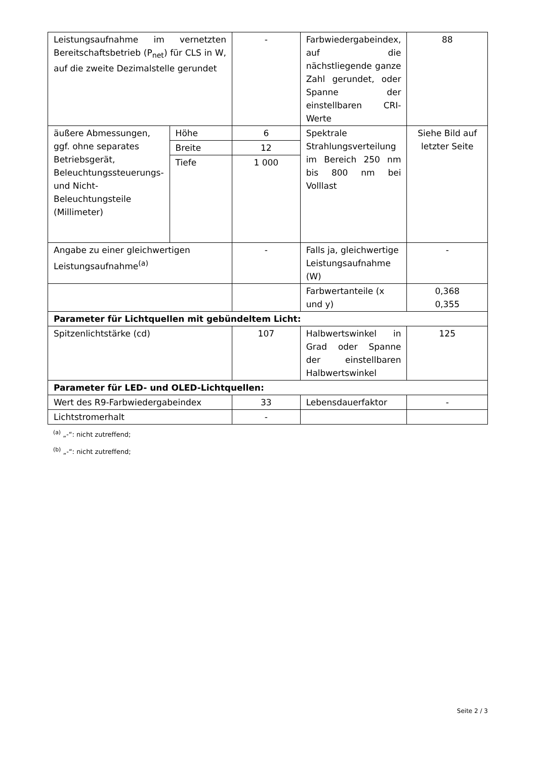| Leistungsaufnahme im vernetzten Bereitschaftsbetrieb (P<sub>net</sub>) für CLS in W, auf die zweite Dezimalstelle gerundet | | - | Farbwiedergabeindex, auf die nächstliegende ganze Zahl gerundet, oder Spanne der einstellbaren CRI-Werte | 88 |
| äußere Abmessungen, ggf. ohne separates Betriebsgerät, Beleuchtungssteuerungs- und Nicht-Beleuchtungsteile (Millimeter) | Höhe | 6 | Spektrale Strahlungsverteilung im Bereich 250 nm bis 800 nm bei Volllast | Siehe Bild auf letzter Seite |
| | Breite | 12 | | |
| | Tiefe | 1 000 | | |
| Angabe zu einer gleichwertigen Leistungsaufnahme<sup>(a)</sup> | | - | Falls ja, gleichwertige Leistungsaufnahme (W) | - |
| | | | Farbwertanteile (x und y) | 0,368 0,355 |
| Parameter für Lichtquellen mit gebündeltem Licht: | | | | |
| Spitzenlichtstärke (cd) | | 107 | Halbwertswinkel in Grad oder Spanne der einstellbaren Halbwertswinkel | 125 |
| Parameter für LED- und OLED-Lichtquellen: | | | | |
| Wert des R9-Farbwiedergabeindex | | 33 | Lebensdauerfaktor | - |
| Lichtstromerhalt | | - | | |
<sup>(a)</sup> „-“: nicht zutreffend;
<sup>(b)</sup> „-“: nicht zutreffend;
Seite 2 / 3